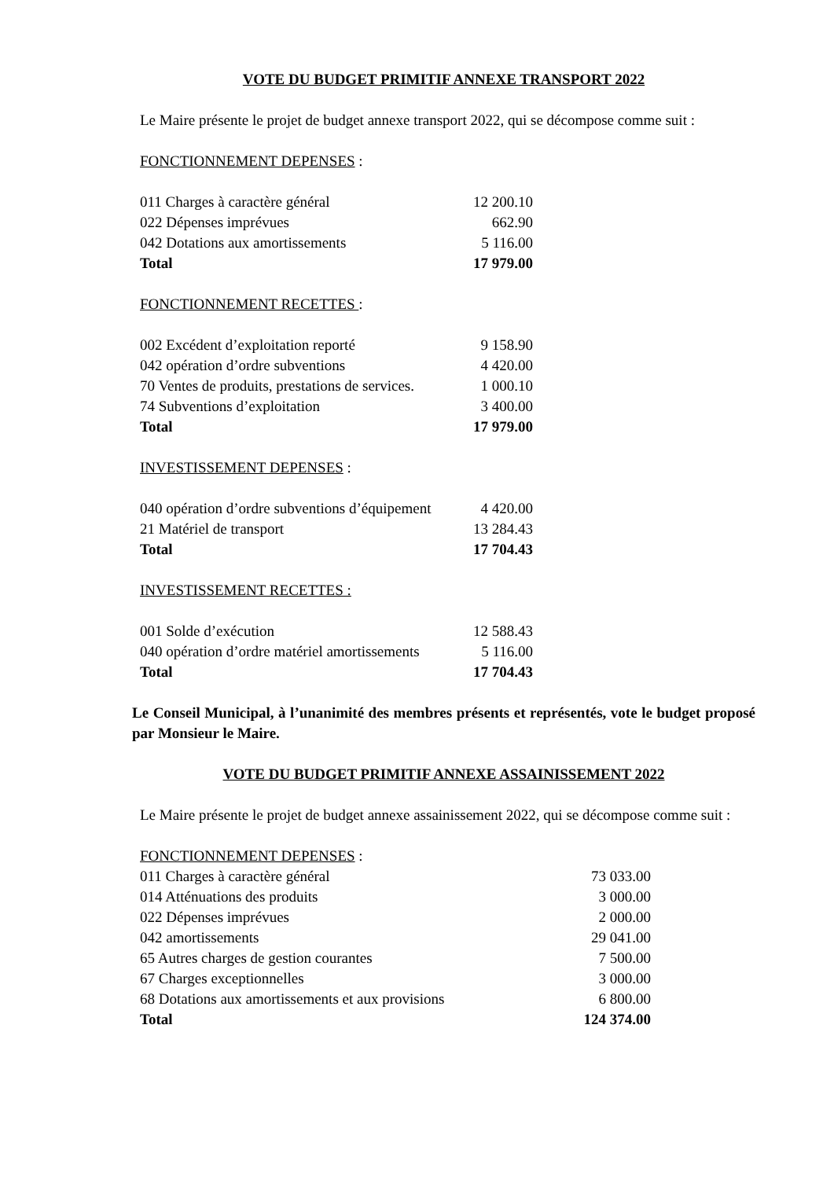VOTE DU BUDGET PRIMITIF ANNEXE TRANSPORT 2022
Le Maire présente le projet de budget annexe transport 2022, qui se décompose comme suit :
FONCTIONNEMENT DEPENSES :
| 011 Charges à caractère général | 12 200.10 |
| 022 Dépenses imprévues | 662.90 |
| 042 Dotations aux amortissements | 5 116.00 |
| Total | 17 979.00 |
FONCTIONNEMENT RECETTES :
| 002 Excédent d’exploitation reporté | 9 158.90 |
| 042 opération d’ordre subventions | 4 420.00 |
| 70 Ventes de produits, prestations de services. | 1 000.10 |
| 74 Subventions d’exploitation | 3 400.00 |
| Total | 17 979.00 |
INVESTISSEMENT DEPENSES :
| 040 opération d’ordre subventions d’équipement | 4 420.00 |
| 21 Matériel de transport | 13 284.43 |
| Total | 17 704.43 |
INVESTISSEMENT RECETTES :
| 001 Solde d’exécution | 12 588.43 |
| 040 opération d’ordre matériel amortissements | 5 116.00 |
| Total | 17 704.43 |
Le Conseil Municipal, à l’unanimité des membres présents et représentés, vote le budget proposé par Monsieur le Maire.
VOTE DU BUDGET PRIMITIF ANNEXE ASSAINISSEMENT 2022
Le Maire présente le projet de budget annexe assainissement 2022, qui se décompose comme suit :
FONCTIONNEMENT DEPENSES :
| 011 Charges à caractère général | 73 033.00 |
| 014 Atténuations des produits | 3 000.00 |
| 022 Dépenses imprévues | 2 000.00 |
| 042 amortissements | 29 041.00 |
| 65 Autres charges de gestion courantes | 7 500.00 |
| 67 Charges exceptionnelles | 3 000.00 |
| 68 Dotations aux amortissements et aux provisions | 6 800.00 |
| Total | 124 374.00 |